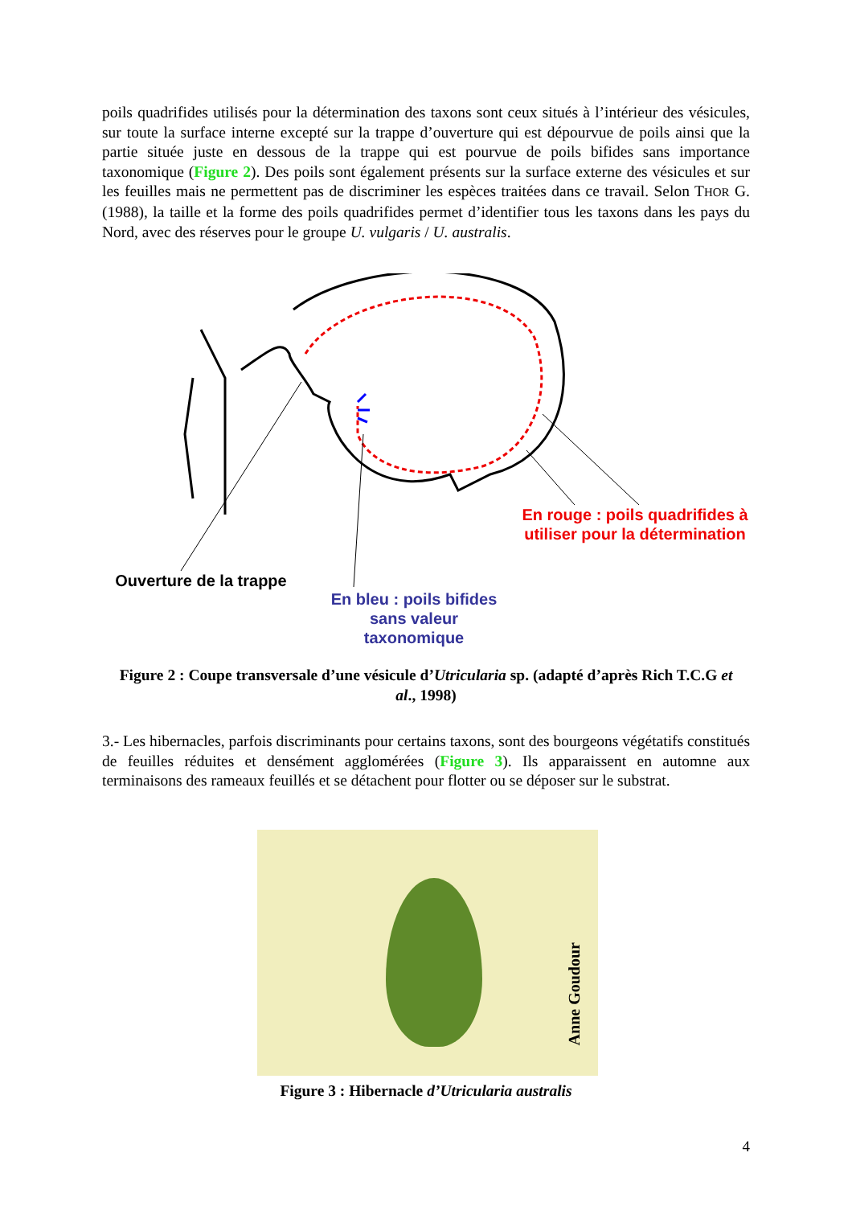poils quadrifides utilisés pour la détermination des taxons sont ceux situés à l’intérieur des vésicules, sur toute la surface interne excepté sur la trappe d’ouverture qui est dépourvue de poils ainsi que la partie située juste en dessous de la trappe qui est pourvue de poils bifides sans importance taxonomique (Figure 2). Des poils sont également présents sur la surface externe des vésicules et sur les feuilles mais ne permettent pas de discriminer les espèces traitées dans ce travail. Selon THOR G. (1988), la taille et la forme des poils quadrifides permet d’identifier tous les taxons dans les pays du Nord, avec des réserves pour le groupe U. vulgaris / U. australis.
En rouge : poils quadrifides à utiliser pour la détermination
Ouverture de la trappe
En bleu : poils bifides sans valeur taxonomique
Figure 2 : Coupe transversale d’une vésicule d’Utricularia sp. (adapté d’après Rich T.C.G et al., 1998)
3.- Les hibernacles, parfois discriminants pour certains taxons, sont des bourgeons végétatifs constitués de feuilles réduites et densément agglomérées (Figure 3). Ils apparaissent en automne aux terminaisons des rameaux feuillés et se détachent pour flotter ou se déposer sur le substrat.
Anne Goudour
Figure 3 : Hibernacle d’Utricularia australis
4